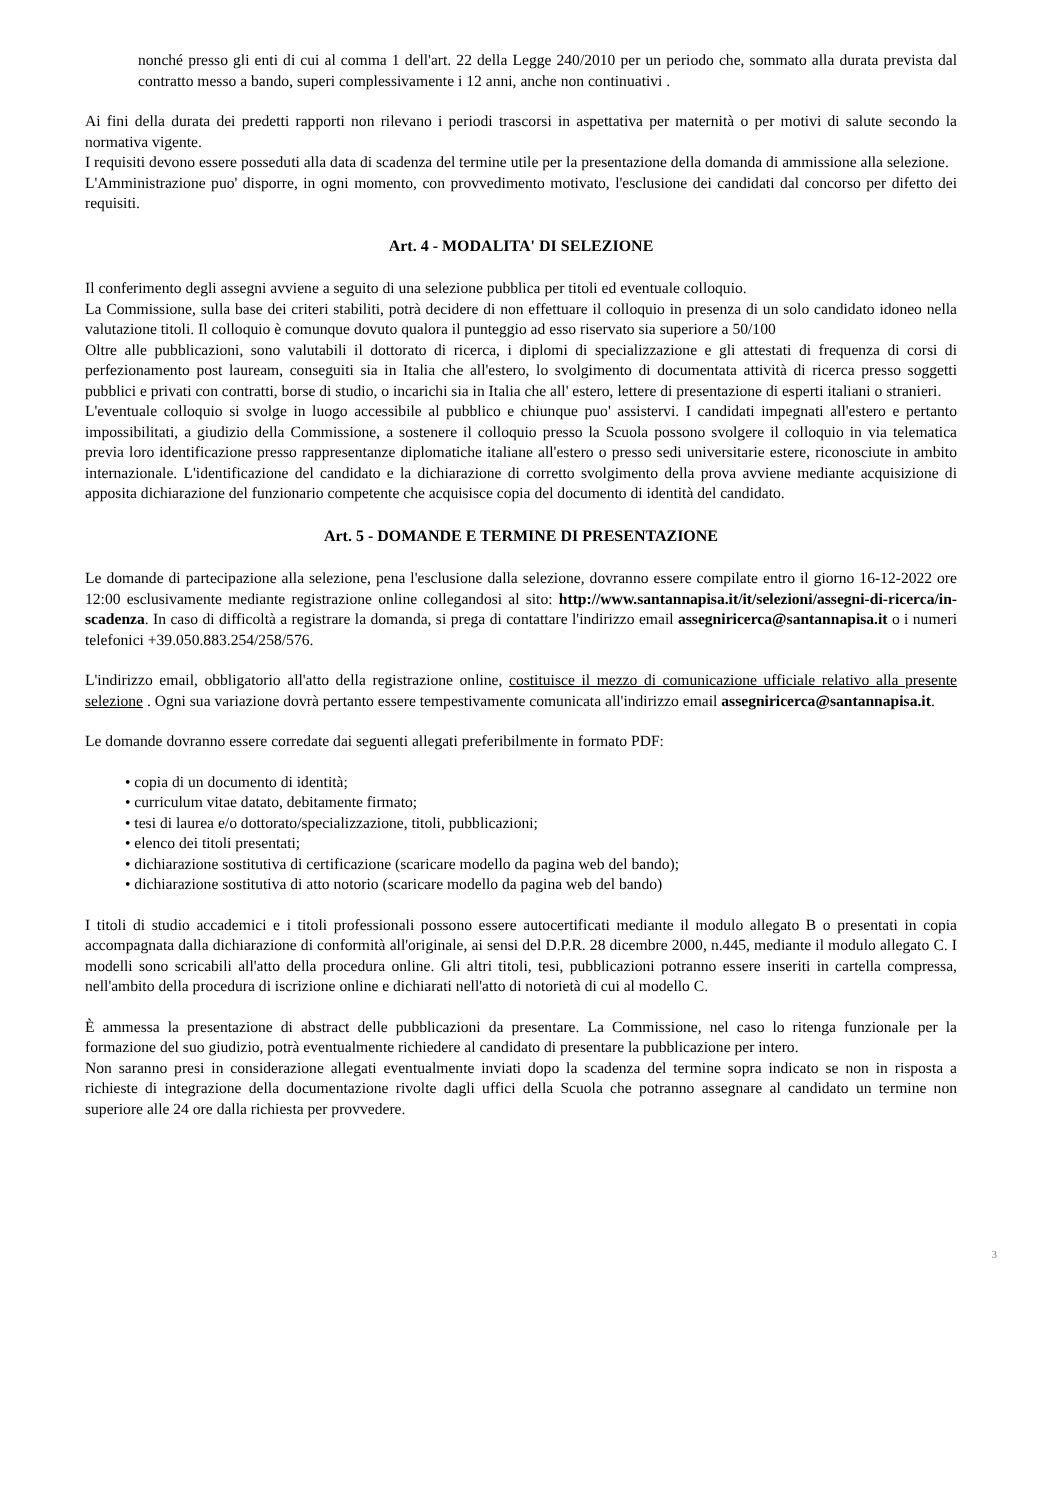nonché presso gli enti di cui al comma 1 dell'art. 22 della Legge 240/2010 per un periodo che, sommato alla durata prevista dal contratto messo a bando, superi complessivamente i 12 anni, anche non continuativi .
Ai fini della durata dei predetti rapporti non rilevano i periodi trascorsi in aspettativa per maternità o per motivi di salute secondo la normativa vigente.
I requisiti devono essere posseduti alla data di scadenza del termine utile per la presentazione della domanda di ammissione alla selezione.
L'Amministrazione puo' disporre, in ogni momento, con provvedimento motivato, l'esclusione dei candidati dal concorso per difetto dei requisiti.
Art. 4 - MODALITA' DI SELEZIONE
Il conferimento degli assegni avviene a seguito di una selezione pubblica per titoli ed eventuale colloquio.
La Commissione, sulla base dei criteri stabiliti, potrà decidere di non effettuare il colloquio in presenza di un solo candidato idoneo nella valutazione titoli. Il colloquio è comunque dovuto qualora il punteggio ad esso riservato sia superiore a 50/100
Oltre alle pubblicazioni, sono valutabili il dottorato di ricerca, i diplomi di specializzazione e gli attestati di frequenza di corsi di perfezionamento post lauream, conseguiti sia in Italia che all'estero, lo svolgimento di documentata attività di ricerca presso soggetti pubblici e privati con contratti, borse di studio, o incarichi sia in Italia che all' estero, lettere di presentazione di esperti italiani o stranieri.
L'eventuale colloquio si svolge in luogo accessibile al pubblico e chiunque puo' assistervi. I candidati impegnati all'estero e pertanto impossibilitati, a giudizio della Commissione, a sostenere il colloquio presso la Scuola possono svolgere il colloquio in via telematica previa loro identificazione presso rappresentanze diplomatiche italiane all'estero o presso sedi universitarie estere, riconosciute in ambito internazionale. L'identificazione del candidato e la dichiarazione di corretto svolgimento della prova avviene mediante acquisizione di apposita dichiarazione del funzionario competente che acquisisce copia del documento di identità del candidato.
Art. 5 - DOMANDE E TERMINE DI PRESENTAZIONE
Le domande di partecipazione alla selezione, pena l'esclusione dalla selezione, dovranno essere compilate entro il giorno 16-12-2022 ore 12:00 esclusivamente mediante registrazione online collegandosi al sito: http://www.santannapisa.it/it/selezioni/assegni-di-ricerca/in-scadenza. In caso di difficoltà a registrare la domanda, si prega di contattare l'indirizzo email assegniricerca@santannapisa.it o i numeri telefonici +39.050.883.254/258/576.
L'indirizzo email, obbligatorio all'atto della registrazione online, costituisce il mezzo di comunicazione ufficiale relativo alla presente selezione . Ogni sua variazione dovrà pertanto essere tempestivamente comunicata all'indirizzo email assegniricerca@santannapisa.it.
Le domande dovranno essere corredate dai seguenti allegati preferibilmente in formato PDF:
• copia di un documento di identità;
• curriculum vitae datato, debitamente firmato;
• tesi di laurea e/o dottorato/specializzazione, titoli, pubblicazioni;
• elenco dei titoli presentati;
• dichiarazione sostitutiva di certificazione (scaricare modello da pagina web del bando);
• dichiarazione sostitutiva di atto notorio (scaricare modello da pagina web del bando)
I titoli di studio accademici e i titoli professionali possono essere autocertificati mediante il modulo allegato B o presentati in copia accompagnata dalla dichiarazione di conformità all'originale, ai sensi del D.P.R. 28 dicembre 2000, n.445, mediante il modulo allegato C. I modelli sono scricabili all'atto della procedura online. Gli altri titoli, tesi, pubblicazioni potranno essere inseriti in cartella compressa, nell'ambito della procedura di iscrizione online e dichiarati nell'atto di notorietà di cui al modello C.
È ammessa la presentazione di abstract delle pubblicazioni da presentare. La Commissione, nel caso lo ritenga funzionale per la formazione del suo giudizio, potrà eventualmente richiedere al candidato di presentare la pubblicazione per intero.
Non saranno presi in considerazione allegati eventualmente inviati dopo la scadenza del termine sopra indicato se non in risposta a richieste di integrazione della documentazione rivolte dagli uffici della Scuola che potranno assegnare al candidato un termine non superiore alle 24 ore dalla richiesta per provvedere.
3